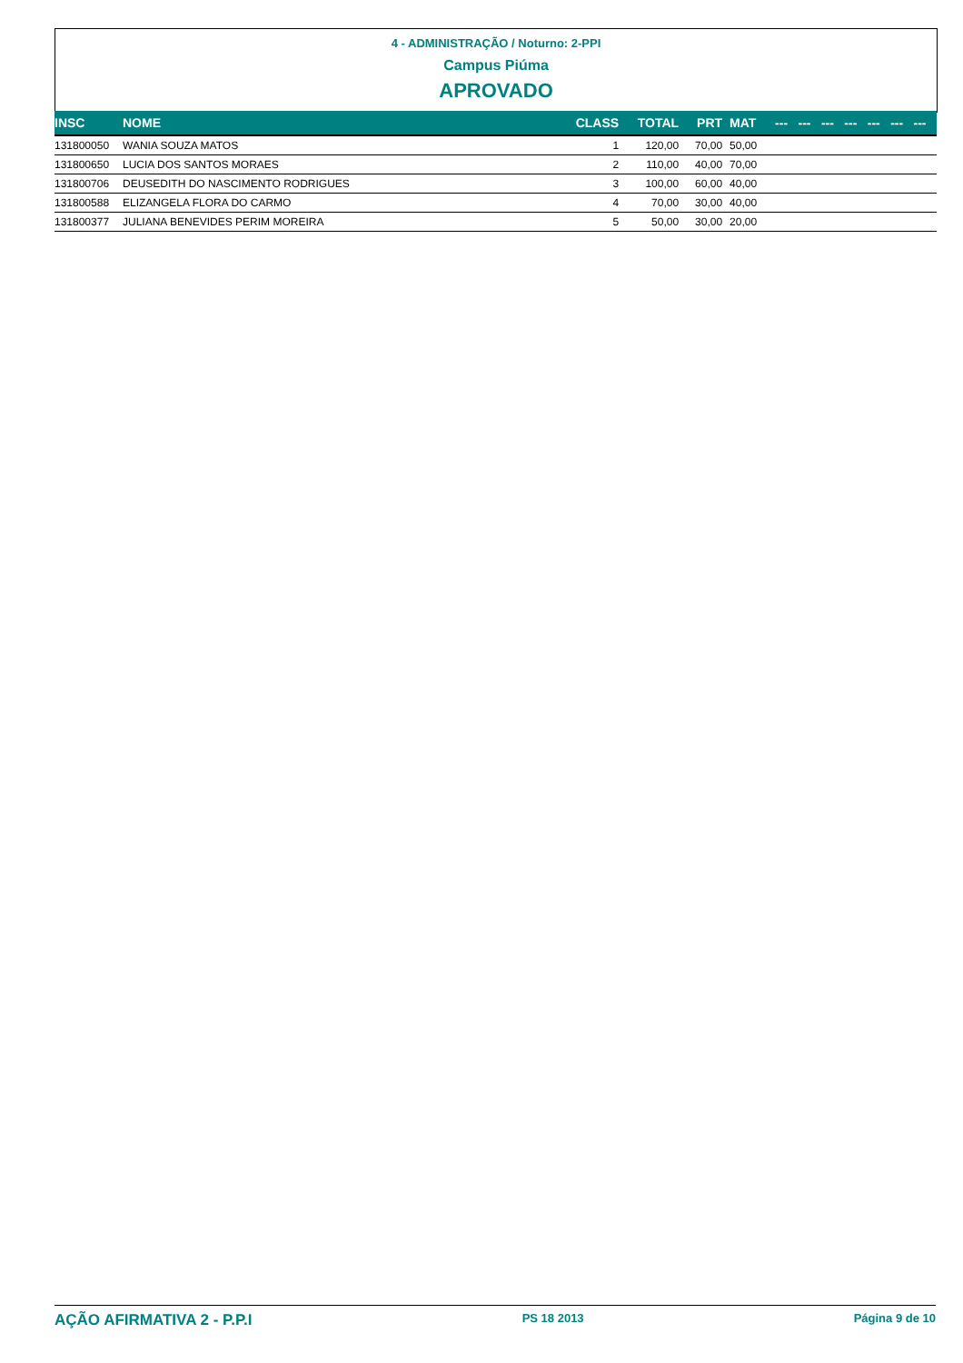4 - ADMINISTRAÇÃO / Noturno: 2-PPI
Campus Piúma
APROVADO
| INSC | NOME | CLASS | TOTAL | PRT | MAT | --- | --- | --- | --- | --- | --- | --- |
| --- | --- | --- | --- | --- | --- | --- | --- | --- | --- | --- | --- | --- |
| 131800050 | WANIA SOUZA MATOS | 1 | 120,00 | 70,00 | 50,00 | | | | | | | |
| 131800650 | LUCIA DOS SANTOS MORAES | 2 | 110,00 | 40,00 | 70,00 | | | | | | | |
| 131800706 | DEUSEDITH DO NASCIMENTO RODRIGUES | 3 | 100,00 | 60,00 | 40,00 | | | | | | | |
| 131800588 | ELIZANGELA FLORA DO CARMO | 4 | 70,00 | 30,00 | 40,00 | | | | | | | |
| 131800377 | JULIANA BENEVIDES PERIM MOREIRA | 5 | 50,00 | 30,00 | 20,00 | | | | | | | |
AÇÃO AFIRMATIVA 2 - P.P.I PS 18 2013 Página 9 de 10